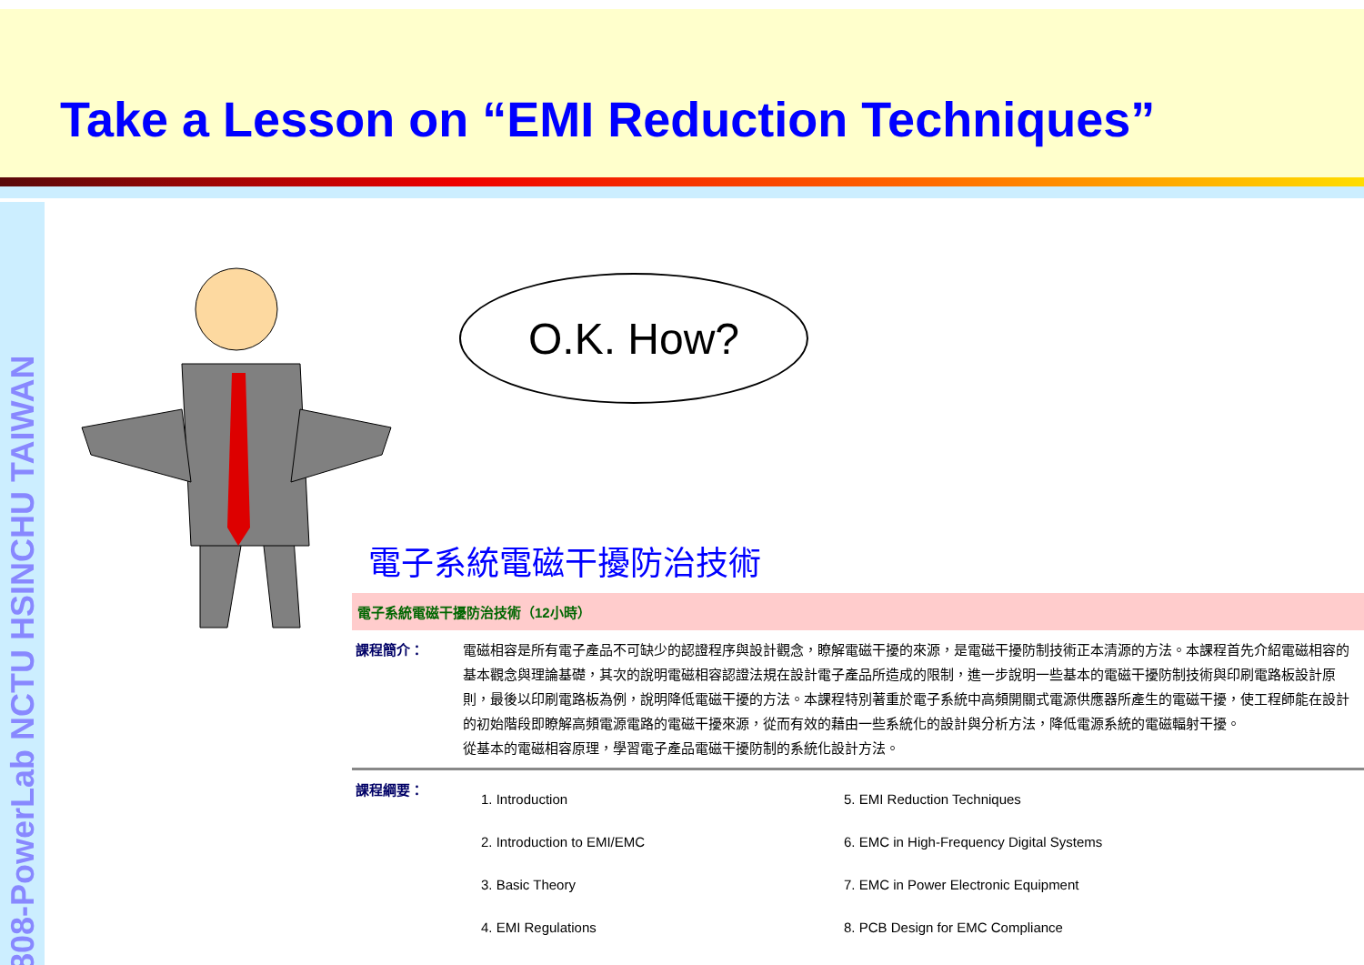Take a Lesson on “EMI Reduction Techniques”
808-PowerLab NCTU HSINCHU TAIWAN
O.K. How?
電子系統電磁干擾防治技術
電子系統電磁干擾防治技術（12小時）
| 課程簡介： | 電磁相容是所有電子產品不可缺少的認證程序與設計觀念，瞭解電磁干擾的來源，是電磁干擾防制技術正本清源的方法。本課程首先介紹電磁相容的基本觀念與理論基礎，其次的說明電磁相容認證法規在設計電子產品所造成的限制，進一步說明一些基本的電磁干擾防制技術與印刷電路板設計原則，最後以印刷電路板為例，說明降低電磁干擾的方法。本課程特別著重於電子系統中高頻開關式電源供應器所產生的電磁干擾，使工程師能在設計的初始階段即瞭解高頻電源電路的電磁干擾來源，從而有效的藉由一些系統化的設計與分析方法，降低電源系統的電磁輻射干擾。 從基本的電磁相容原理，學習電子產品電磁干擾防制的系統化設計方法。 |
| 課程綱要： | / 1. Introduction / 5. EMI Reduction Techniques / / 2. Introduction to EMI/EMC / 6. EMC in High-Frequency Digital Systems / / 3. Basic Theory / 7. EMC in Power Electronic Equipment / / 4. EMI Regulations / 8. PCB Design for EMC Compliance / |